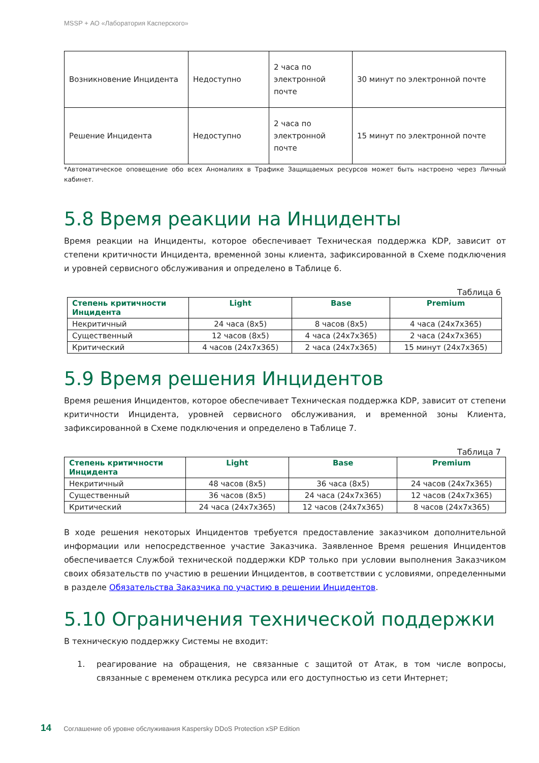MSSP + АО «Лаборатория Касперского»
| Возникновение Инцидента | Недоступно | 2 часа по электронной почте | 30 минут по электронной почте |
| Решение Инцидента | Недоступно | 2 часа по электронной почте | 15 минут по электронной почте |
*Автоматическое оповещение обо всех Аномалиях в Трафике Защищаемых ресурсов может быть настроено через Личный кабинет.
5.8 Время реакции на Инциденты
Время реакции на Инциденты, которое обеспечивает Техническая поддержка KDP, зависит от степени критичности Инцидента, временной зоны клиента, зафиксированной в Схеме подключения и уровней сервисного обслуживания и определено в Таблице 6.
Таблица 6
| Степень критичности Инцидента | Light | Base | Premium |
| --- | --- | --- | --- |
| Некритичный | 24 часа (8x5) | 8 часов (8x5) | 4 часа (24x7x365) |
| Существенный | 12 часов (8x5) | 4 часа (24x7x365) | 2 часа (24x7x365) |
| Критический | 4 часов (24x7x365) | 2 часа (24x7x365) | 15 минут (24x7x365) |
5.9 Время решения Инцидентов
Время решения Инцидентов, которое обеспечивает Техническая поддержка KDP, зависит от степени критичности Инцидента, уровней сервисного обслуживания, и временной зоны Клиента, зафиксированной в Схеме подключения и определено в Таблице 7.
Таблица 7
| Степень критичности Инцидента | Light | Base | Premium |
| --- | --- | --- | --- |
| Некритичный | 48 часов (8x5) | 36 часа (8x5) | 24 часов (24x7x365) |
| Существенный | 36 часов (8x5) | 24 часа (24x7x365) | 12 часов (24x7x365) |
| Критический | 24 часа (24x7x365) | 12 часов (24x7x365) | 8 часов (24x7x365) |
В ходе решения некоторых Инцидентов требуется предоставление заказчиком дополнительной информации или непосредственное участие Заказчика. Заявленное Время решения Инцидентов обеспечивается Службой технической поддержки KDP только при условии выполнения Заказчиком своих обязательств по участию в решении Инцидентов, в соответствии с условиями, определенными в разделе Обязательства Заказчика по участию в решении Инцидентов.
5.10 Ограничения технической поддержки
В техническую поддержку Системы не входит:
1. реагирование на обращения, не связанные с защитой от Атак, в том числе вопросы, связанные с временем отклика ресурса или его доступностью из сети Интернет;
14 Соглашение об уровне обслуживания Kaspersky DDoS Protection xSP Edition